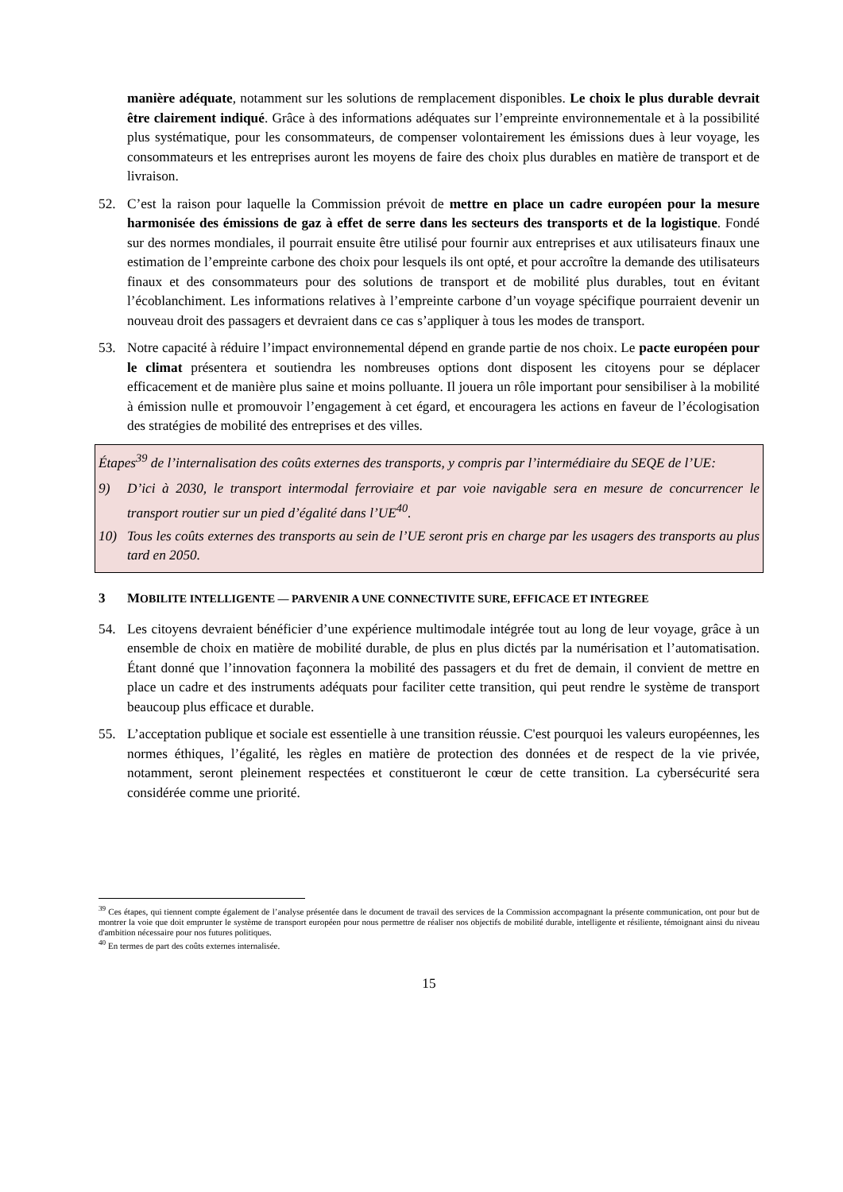manière adéquate, notamment sur les solutions de remplacement disponibles. Le choix le plus durable devrait être clairement indiqué. Grâce à des informations adéquates sur l’empreinte environnementale et à la possibilité plus systématique, pour les consommateurs, de compenser volontairement les émissions dues à leur voyage, les consommateurs et les entreprises auront les moyens de faire des choix plus durables en matière de transport et de livraison.
52. C’est la raison pour laquelle la Commission prévoit de mettre en place un cadre européen pour la mesure harmonisée des émissions de gaz à effet de serre dans les secteurs des transports et de la logistique. Fondé sur des normes mondiales, il pourrait ensuite être utilisé pour fournir aux entreprises et aux utilisateurs finaux une estimation de l’empreinte carbone des choix pour lesquels ils ont opté, et pour accroître la demande des utilisateurs finaux et des consommateurs pour des solutions de transport et de mobilité plus durables, tout en évitant l’écoblanchiment. Les informations relatives à l’empreinte carbone d’un voyage spécifique pourraient devenir un nouveau droit des passagers et devraient dans ce cas s’appliquer à tous les modes de transport.
53. Notre capacité à réduire l’impact environnemental dépend en grande partie de nos choix. Le pacte européen pour le climat présentera et soutiendra les nombreuses options dont disposent les citoyens pour se déplacer efficacement et de manière plus saine et moins polluante. Il jouera un rôle important pour sensibiliser à la mobilité à émission nulle et promouvoir l’engagement à cet égard, et encouragera les actions en faveur de l’écologisation des stratégies de mobilité des entreprises et des villes.
Étapes<sup>39</sup> de l’internalisation des coûts externes des transports, y compris par l’intermédiaire du SEQE de l’UE:
9) D’ici à 2030, le transport intermodal ferroviaire et par voie navigable sera en mesure de concurrencer le transport routier sur un pied d’égalité dans l’UE<sup>40</sup>.
10) Tous les coûts externes des transports au sein de l’UE seront pris en charge par les usagers des transports au plus tard en 2050.
3 MOBILITE INTELLIGENTE — PARVENIR A UNE CONNECTIVITE SURE, EFFICACE ET INTEGREE
54. Les citoyens devraient bénéficier d’une expérience multimodale intégrée tout au long de leur voyage, grâce à un ensemble de choix en matière de mobilité durable, de plus en plus dictés par la numérisation et l’automatisation. Étant donné que l’innovation façonnera la mobilité des passagers et du fret de demain, il convient de mettre en place un cadre et des instruments adéquats pour faciliter cette transition, qui peut rendre le système de transport beaucoup plus efficace et durable.
55. L’acceptation publique et sociale est essentielle à une transition réussie. C'est pourquoi les valeurs européennes, les normes éthiques, l’égalité, les règles en matière de protection des données et de respect de la vie privée, notamment, seront pleinement respectées et constitueront le cœur de cette transition. La cybersécurité sera considérée comme une priorité.
<sup>39</sup> Ces étapes, qui tiennent compte également de l’analyse présentée dans le document de travail des services de la Commission accompagnant la présente communication, ont pour but de montrer la voie que doit emprunter le système de transport européen pour nous permettre de réaliser nos objectifs de mobilité durable, intelligente et résiliente, témoignant ainsi du niveau d'ambition nécessaire pour nos futures politiques.
<sup>40</sup> En termes de part des coûts externes internalisée.
15